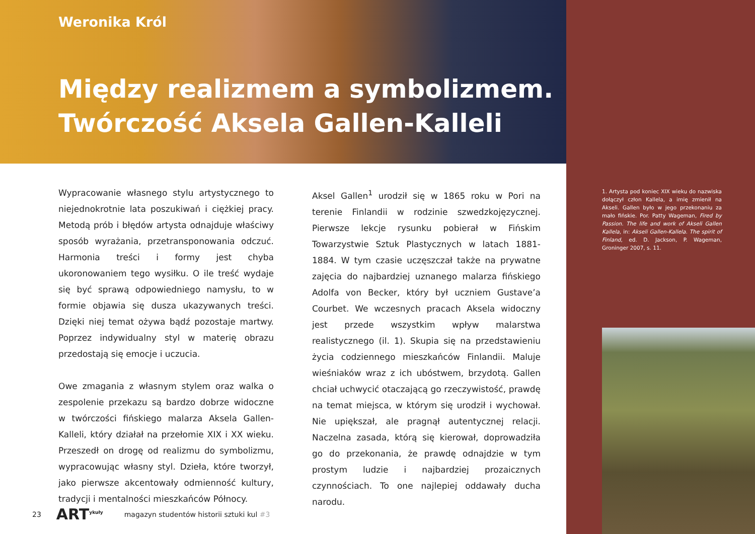Weronika Król
Między realizmem a symbolizmem.
Twórczość Aksela Gallen-Kalleli
Wypracowanie własnego stylu artystycznego to niejed­nokrotnie lata poszukiwań i ciężkiej pracy. Metodą prób i błędów artysta odnajduje właściwy sposób wyrażania, przetransponowania odczuć. Harmonia treści i formy jest chyba ukoronowaniem tego wysiłku. O ile treść wydaje się być sprawą odpowiedniego namysłu, to w formie objawia się dusza ukazywanych treści. Dzięki niej temat ożywa bądź pozostaje martwy. Poprzez indywidualny styl w materię obrazu przedostają się emocje i uczucia.
Owe zmagania z własnym stylem oraz walka o zespo­lenie przekazu są bardzo dobrze widoczne w twórczości fińskiego malarza Aksela Gallen-Kalleli, który działał na przełomie XIX i XX wieku. Przeszedł on drogę od realizmu do symbolizmu, wypracowując własny styl. Dzieła, które tworzył, jako pierwsze akcentowały odmienność kultury, tradycji i mentalności mieszkańców Północy.
Aksel Gallen<sup>1</sup> urodził się w 1865 roku w Pori na terenie Finlandii w rodzinie szwedzkojęzycznej. Pierwsze lekcje rysunku pobierał w Fińskim Towarzystwie Sztuk Plastycznych w latach 1881-1884. W tym czasie uczęszczał także na prywatne zajęcia do najbardziej uznanego malarza fińskiego Adolfa von Becker, który był uczniem Gustave’a Courbet. We wczesnych pracach Aksela widoczny jest przede wszystkim wpływ malarstwa realistycznego (il. 1). Skupia się na przedstawieniu życia codziennego mieszkańców Finlandii. Maluje wieśniaków wraz z ich ubóstwem, brzydotą. Gallen chciał uchwycić otaczającą go rzeczywistość, prawdę na temat miejsca, w którym się urodził i wychował. Nie upiększał, ale pragnął autentycznej relacji. Naczelna zasada, którą się kierował, doprowadziła go do przekonania, że prawdę odnajdzie w tym prostym ludzie i najbardziej prozaicznych czynnościach. To one najlepiej oddawały ducha narodu.
1. Artysta pod koniec XIX wieku do nazwiska dołączył człon Kallela, a imię zmienił na Akseli. Gallen było w jego przekonaniu za mało fińskie. Por. Patty Wageman, Fired by Passion. The life and work of Akseli Gallen Kallela, in: Akseli Gallen-Kallela. The spirit of Finland, ed. D. Jackson, P. Wageman, Groninger 2007, s. 11.
23 ART<sup>ykuły</sup> magazyn studentów historii sztuki kul #3